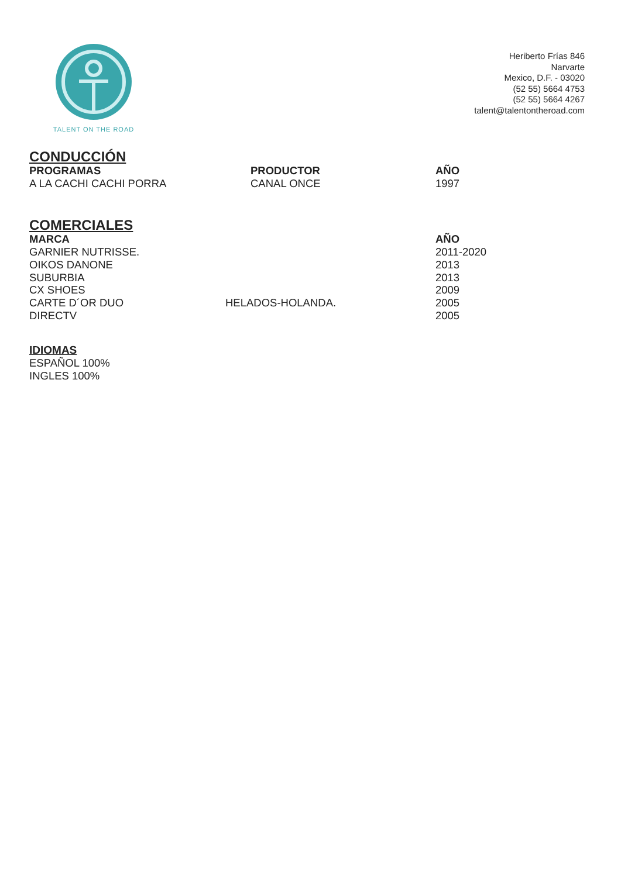TALENT ON THE ROAD
Heriberto Frías 846
Narvarte
Mexico, D.F. - 03020
(52 55) 5664 4753
(52 55) 5664 4267
talent@talentontheroad.com
CONDUCCIÓN
| PROGRAMAS | PRODUCTOR | AÑO |
| --- | --- | --- |
| A LA CACHI CACHI PORRA | CANAL ONCE | 1997 |
COMERCIALES
| MARCA | | AÑO |
| --- | --- | --- |
| GARNIER NUTRISSE. | | 2011-2020 |
| OIKOS DANONE | | 2013 |
| SUBURBIA | | 2013 |
| CX SHOES | | 2009 |
| CARTE D´OR DUO | HELADOS-HOLANDA. | 2005 |
| DIRECTV | | 2005 |
IDIOMAS
ESPAÑOL 100%
INGLES 100%